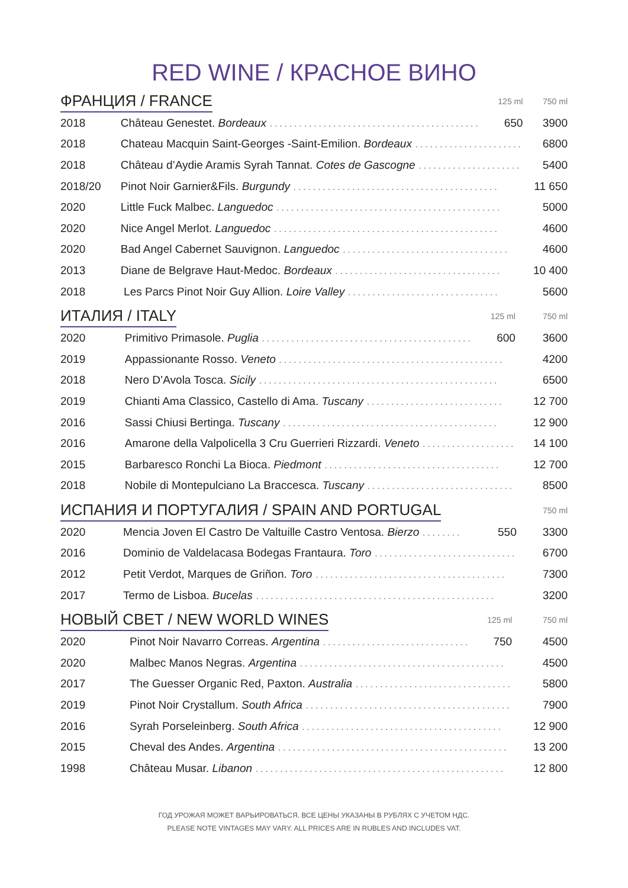RED WINE / КРАСНОЕ ВИНО
| ФРАНЦИЯ / FRANCE | | 125 ml | 750 ml |
| --- | --- | --- | --- |
| 2018 | Château Genestet. Bordeaux ........................................... | 650 | 3900 |
| 2018 | Chateau Macquin Saint-Georges -Saint-Emilion. Bordeaux ...................... | | 6800 |
| 2018 | Château d’Aydie Aramis Syrah Tannat. Cotes de Gascogne ..................... | | 5400 |
| 2018/20 | Pinot Noir Garnier&Fils. Burgundy .......................................... | | 11 650 |
| 2020 | Little Fuck Malbec. Languedoc .............................................. | | 5000 |
| 2020 | Nice Angel Merlot. Languedoc .............................................. | | 4600 |
| 2020 | Bad Angel Cabernet Sauvignon. Languedoc .................................. | | 4600 |
| 2013 | Diane de Belgrave Haut-Medoc. Bordeaux .................................. | | 10 400 |
| 2018 | Les Parcs Pinot Noir Guy Allion. Loire Valley ............................... | | 5600 |
| ИТАЛИЯ / ITALY | | 125 ml | 750 ml |
| --- | --- | --- | --- |
| 2020 | Primitivo Primasole. Puglia ........................................... | 600 | 3600 |
| 2019 | Appassionante Rosso. Veneto .............................................. | | 4200 |
| 2018 | Nero D’Avola Tosca. Sicily ................................................. | | 6500 |
| 2019 | Chianti Ama Classico, Castello di Ama. Tuscany ............................ | | 12 700 |
| 2016 | Sassi Chiusi Bertinga. Tuscany ............................................ | | 12 900 |
| 2016 | Amarone della Valpolicella 3 Cru Guerrieri Rizzardi. Veneto ................... | | 14 100 |
| 2015 | Barbaresco Ronchi La Bioca. Piedmont .................................... | | 12 700 |
| 2018 | Nobile di Montepulciano La Braccesca. Tuscany .............................. | | 8500 |
| ИСПАНИЯ И ПОРТУГАЛИЯ / SPAIN AND PORTUGAL | | | 750 ml |
| --- | --- | --- | --- |
| 2020 | Mencia Joven El Castro De Valtuille Castro Ventosa. Bierzo ........ | 550 | 3300 |
| 2016 | Dominio de Valdelacasa Bodegas Frantaura. Toro ............................. | | 6700 |
| 2012 | Petit Verdot, Marques de Griñon. Toro ....................................... | | 7300 |
| 2017 | Termo de Lisboa. Bucelas ................................................. | | 3200 |
| НОВЫЙ СВЕТ / NEW WORLD WINES | | 125 ml | 750 ml |
| --- | --- | --- | --- |
| 2020 | Pinot Noir Navarro Correas. Argentina .............................. | 750 | 4500 |
| 2020 | Malbec Manos Negras. Argentina .......................................... | | 4500 |
| 2017 | The Guesser Organic Red, Paxton. Australia ................................ | | 5800 |
| 2019 | Pinot Noir Crystallum. South Africa .......................................... | | 7900 |
| 2016 | Syrah Porseleinberg. South Africa ......................................... | | 12 900 |
| 2015 | Cheval des Andes. Argentina ............................................... | | 13 200 |
| 1998 | Château Musar. Libanon ................................................... | | 12 800 |
ГОД УРОЖАЯ МОЖЕТ ВАРЬИРОВАТЬСЯ. ВСЕ ЦЕНЫ УКАЗАНЫ В РУБЛЯХ С УЧЕТОМ НДС.
PLEASE NOTE VINTAGES MAY VARY. ALL PRICES ARE IN RUBLES AND INCLUDES VAT.